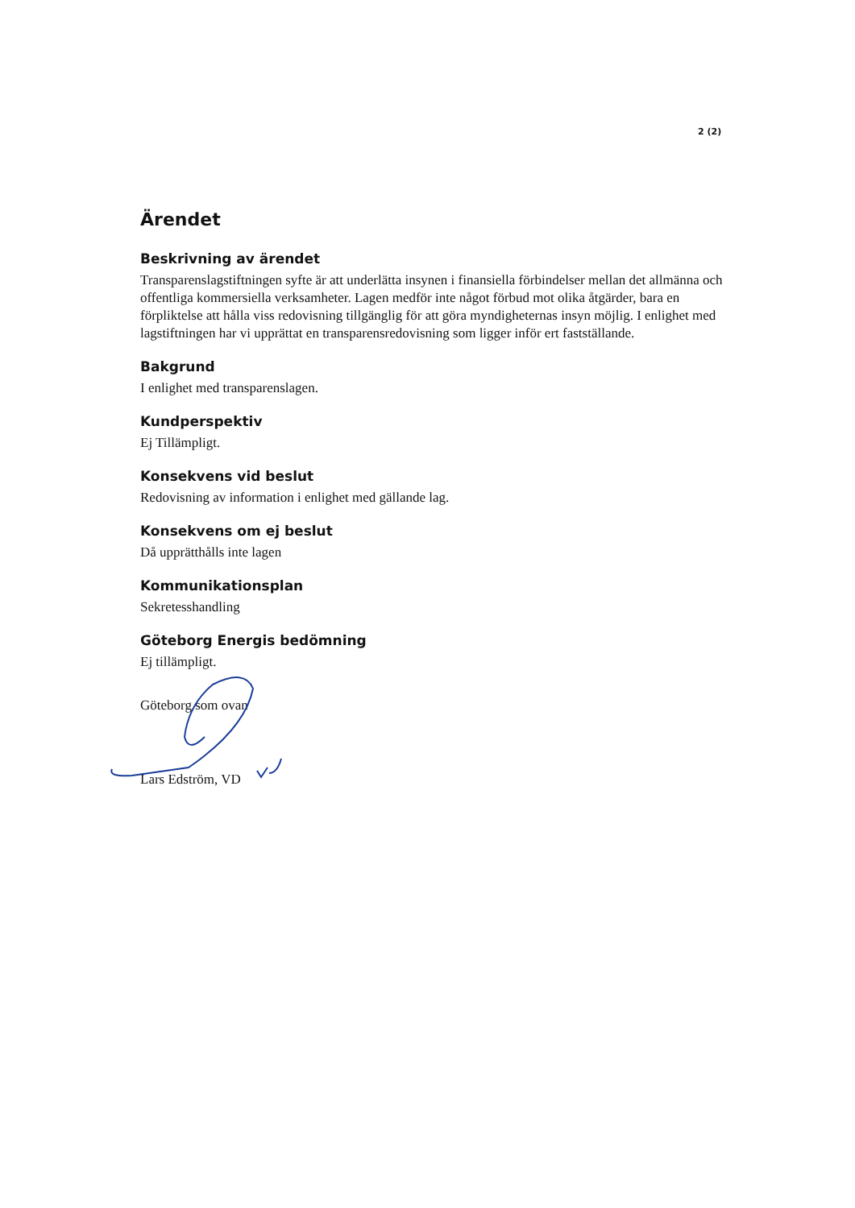2 (2)
Ärendet
Beskrivning av ärendet
Transparenslagstiftningen syfte är att underlätta insynen i finansiella förbindelser mellan det allmänna och offentliga kommersiella verksamheter. Lagen medför inte något förbud mot olika åtgärder, bara en förpliktelse att hålla viss redovisning tillgänglig för att göra myndigheternas insyn möjlig. I enlighet med lagstiftningen har vi upprättat en transparensredovisning som ligger inför ert fastställande.
Bakgrund
I enlighet med transparenslagen.
Kundperspektiv
Ej Tillämpligt.
Konsekvens vid beslut
Redovisning av information i enlighet med gällande lag.
Konsekvens om ej beslut
Då upprätthålls inte lagen
Kommunikationsplan
Sekretesshandling
Göteborg Energis bedömning
Ej tillämpligt.
Göteborg som ovan
Lars Edström, VD